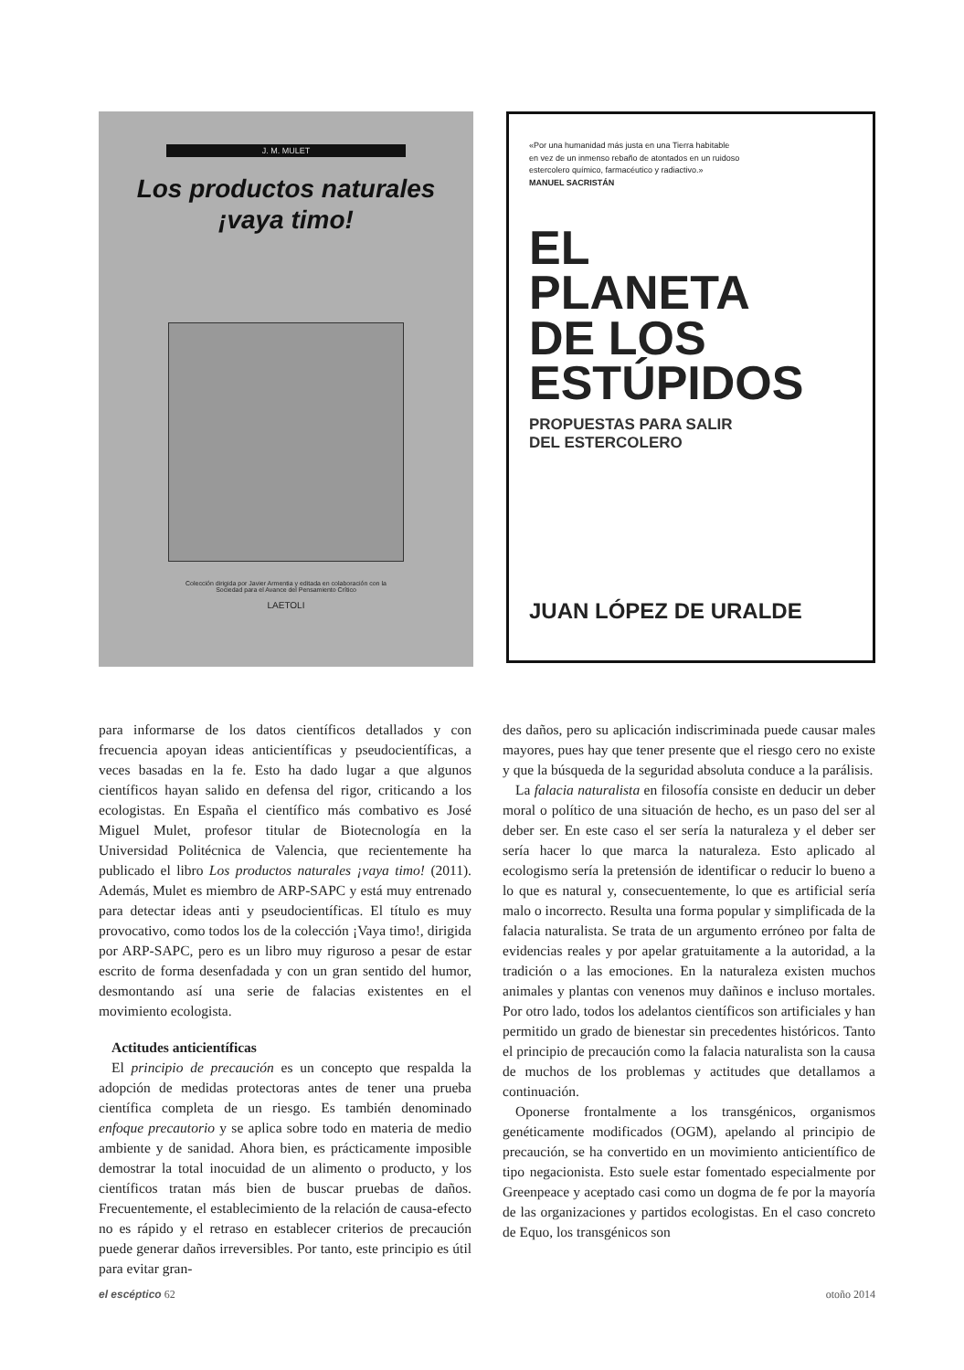J. M. MULET
Los productos naturales
¡vaya timo!
Colección dirigida por Javier Armentia y editada en colaboración con la
Sociedad para el Avance del Pensamiento Crítico
LAETOLI
«Por una humanidad más justa en una Tierra habitable
en vez de un inmenso rebaño de atontados en un ruidoso
estercolero químico, farmacéutico y radiactivo.»
MANUEL SACRISTÁN
EL
PLANETA
DE LOS
ESTÚPIDOS
PROPUESTAS PARA SALIR
DEL ESTERCOLERO
JUAN LÓPEZ DE URALDE
para informarse de los datos científicos detallados y con frecuencia apoyan ideas anticientíficas y pseudocientíficas, a veces basadas en la fe. Esto ha dado lugar a que algunos científicos hayan salido en defensa del rigor, criticando a los ecologistas. En España el científico más combativo es José Miguel Mulet, profesor titular de Biotecnología en la Universidad Politécnica de Valencia, que recientemente ha publicado el libro Los productos naturales ¡vaya timo! (2011). Además, Mulet es miembro de ARP-SAPC y está muy entrenado para detectar ideas anti y pseudocientíficas. El título es muy provocativo, como todos los de la colección ¡Vaya timo!, dirigida por ARP-SAPC, pero es un libro muy riguroso a pesar de estar escrito de forma desenfadada y con un gran sentido del humor, desmontando así una serie de falacias existentes en el movimiento ecologista.
Actitudes anticientíficas
El principio de precaución es un concepto que respalda la adopción de medidas protectoras antes de tener una prueba científica completa de un riesgo. Es también denominado enfoque precautorio y se aplica sobre todo en materia de medio ambiente y de sanidad. Ahora bien, es prácticamente imposible demostrar la total inocuidad de un alimento o producto, y los científicos tratan más bien de buscar pruebas de daños. Frecuentemente, el establecimiento de la relación de causa-efecto no es rápido y el retraso en establecer criterios de precaución puede generar daños irreversibles. Por tanto, este principio es útil para evitar gran-
des daños, pero su aplicación indiscriminada puede causar males mayores, pues hay que tener presente que el riesgo cero no existe y que la búsqueda de la seguridad absoluta conduce a la parálisis.
La falacia naturalista en filosofía consiste en deducir un deber moral o político de una situación de hecho, es un paso del ser al deber ser. En este caso el ser sería la naturaleza y el deber ser sería hacer lo que marca la naturaleza. Esto aplicado al ecologismo sería la pretensión de identificar o reducir lo bueno a lo que es natural y, consecuentemente, lo que es artificial sería malo o incorrecto. Resulta una forma popular y simplificada de la falacia naturalista. Se trata de un argumento erróneo por falta de evidencias reales y por apelar gratuitamente a la autoridad, a la tradición o a las emociones. En la naturaleza existen muchos animales y plantas con venenos muy dañinos e incluso mortales. Por otro lado, todos los adelantos científicos son artificiales y han permitido un grado de bienestar sin precedentes históricos. Tanto el principio de precaución como la falacia naturalista son la causa de muchos de los problemas y actitudes que detallamos a continuación.
Oponerse frontalmente a los transgénicos, organismos genéticamente modificados (OGM), apelando al principio de precaución, se ha convertido en un movimiento anticientífico de tipo negacionista. Esto suele estar fomentado especialmente por Greenpeace y aceptado casi como un dogma de fe por la mayoría de las organizaciones y partidos ecologistas. En el caso concreto de Equo, los transgénicos son
el escéptico 62 otoño 2014